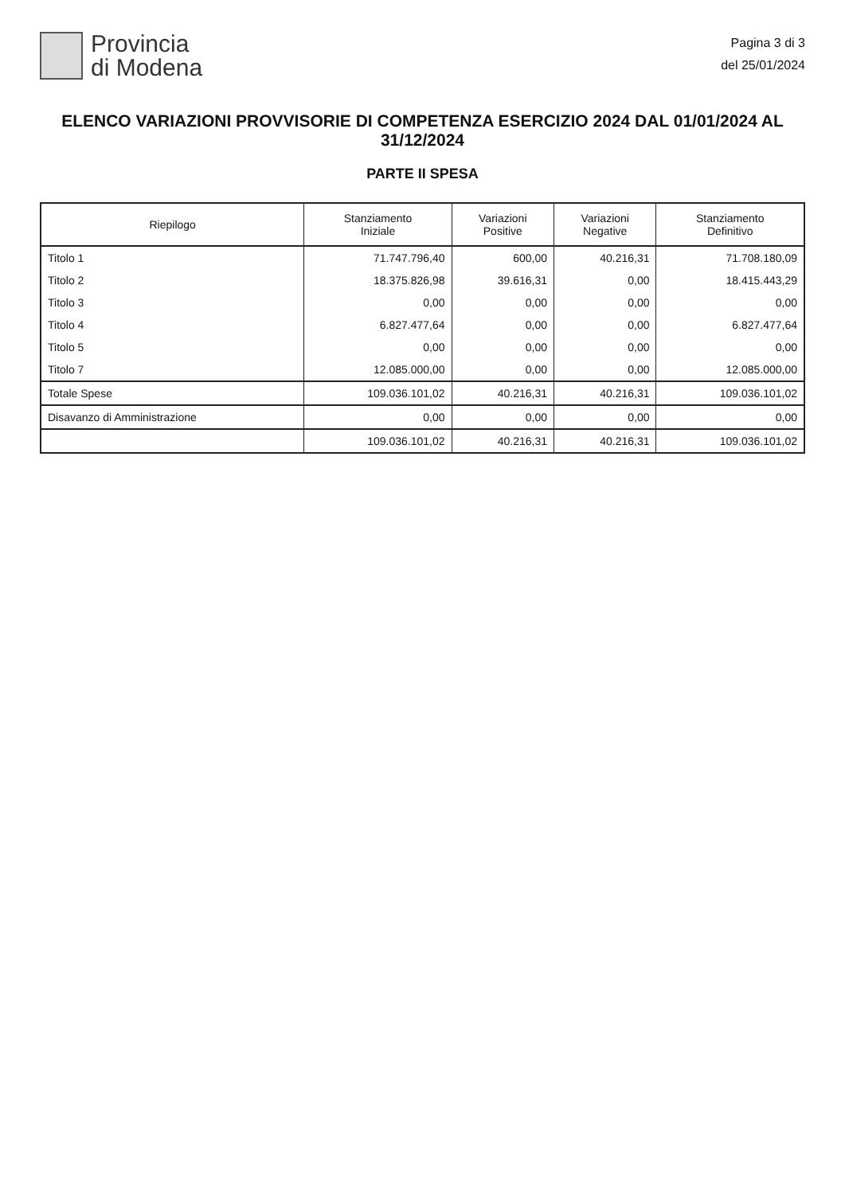Provincia
di Modena
Pagina 3 di 3
del 25/01/2024
ELENCO VARIAZIONI PROVVISORIE DI COMPETENZA ESERCIZIO 2024 DAL 01/01/2024 AL 31/12/2024
PARTE II SPESA
| Riepilogo | Stanziamento Iniziale | Variazioni Positive | Variazioni Negative | Stanziamento Definitivo |
| --- | --- | --- | --- | --- |
| Titolo 1 | 71.747.796,40 | 600,00 | 40.216,31 | 71.708.180,09 |
| Titolo 2 | 18.375.826,98 | 39.616,31 | 0,00 | 18.415.443,29 |
| Titolo 3 | 0,00 | 0,00 | 0,00 | 0,00 |
| Titolo 4 | 6.827.477,64 | 0,00 | 0,00 | 6.827.477,64 |
| Titolo 5 | 0,00 | 0,00 | 0,00 | 0,00 |
| Titolo 7 | 12.085.000,00 | 0,00 | 0,00 | 12.085.000,00 |
| Totale Spese | 109.036.101,02 | 40.216,31 | 40.216,31 | 109.036.101,02 |
| Disavanzo di Amministrazione | 0,00 | 0,00 | 0,00 | 0,00 |
| | 109.036.101,02 | 40.216,31 | 40.216,31 | 109.036.101,02 |